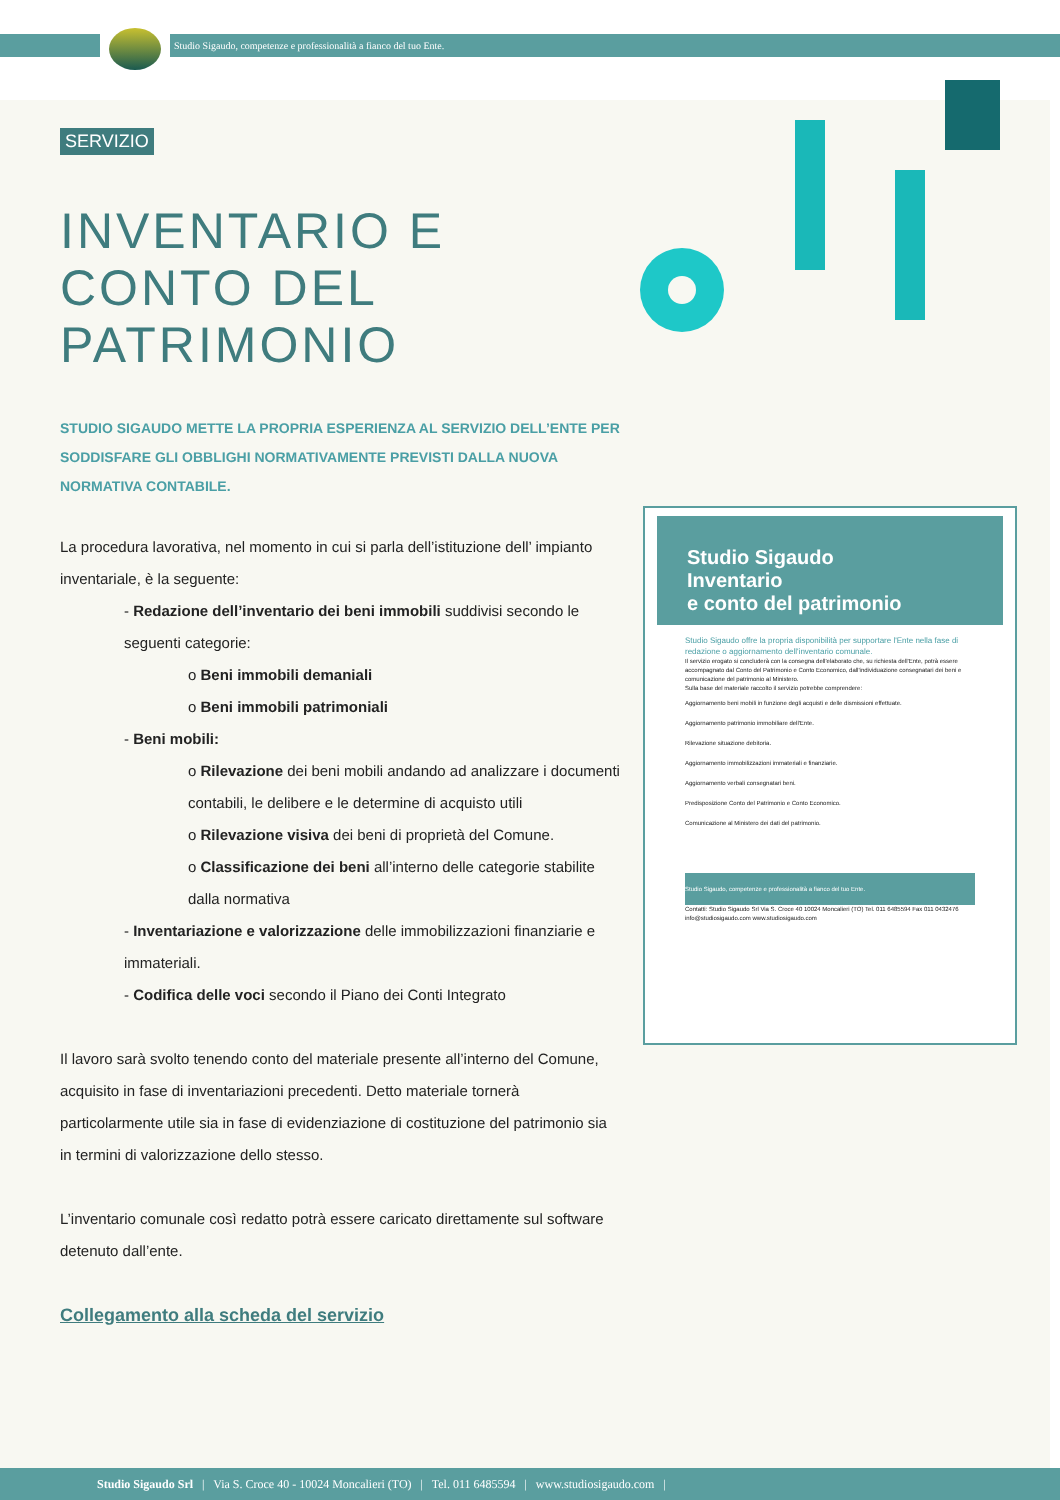Studio Sigaudo, competenze e professionalità a fianco del tuo Ente.
SERVIZIO
INVENTARIO E CONTO DEL PATRIMONIO
STUDIO SIGAUDO METTE LA PROPRIA ESPERIENZA AL SERVIZIO DELL’ENTE PER SODDISFARE GLI OBBLIGHI NORMATIVAMENTE PREVISTI DALLA NUOVA NORMATIVA CONTABILE.
La procedura lavorativa, nel momento in cui si parla dell’istituzione dell’ impianto inventariale, è la seguente:
- Redazione dell’inventario dei beni immobili suddivisi secondo le seguenti categorie:
o Beni immobili demaniali
o Beni immobili patrimoniali
- Beni mobili:
o Rilevazione dei beni mobili andando ad analizzare i documenti contabili, le delibere e le determine di acquisto utili
o Rilevazione visiva dei beni di proprietà del Comune.
o Classificazione dei beni all’interno delle categorie stabilite dalla normativa
- Inventariazione e valorizzazione delle immobilizzazioni finanziarie e immateriali.
- Codifica delle voci secondo il Piano dei Conti Integrato
Il lavoro sarà svolto tenendo conto del materiale presente all’interno del Comune, acquisito in fase di inventariazioni precedenti. Detto materiale tornerà particolarmente utile sia in fase di evidenziazione di costituzione del patrimonio sia in termini di valorizzazione dello stesso.
L’inventario comunale così redatto potrà essere caricato direttamente sul software detenuto dall’ente.
Collegamento alla scheda del servizio
Studio Sigaudo
Inventario
e conto del patrimonio
Studio Sigaudo offre la propria disponibilità per supportare l'Ente nella fase di redazione o aggiornamento dell'inventario comunale.
Il servizio erogato si concluderà con la consegna dell'elaborato che, su richiesta dell'Ente, potrà essere accompagnato dal Conto del Patrimonio e Conto Economico, dall'individuazione consegnatari dei beni e comunicazione del patrimonio al Ministero.
Sulla base del materiale raccolto il servizio potrebbe comprendere:
Aggiornamento beni mobili in funzione degli acquisti e delle dismissioni effettuate.
Aggiornamento patrimonio immobiliare dell'Ente.
Rilevazione situazione debitoria.
Aggiornamento immobilizzazioni immateriali e finanziarie.
Aggiornamento verbali consegnatari beni.
Predisposizione Conto del Patrimonio e Conto Economico.
Comunicazione al Ministero dei dati del patrimonio.
Studio Sigaudo, competenze e professionalità a fianco del tuo Ente.
Contatti: Studio Sigaudo Srl Via S. Croce 40 10024 Moncalieri (TO) Tel. 011 6485594 Fax 011 0432476 info@studiosigaudo.com www.studiosigaudo.com
Studio Sigaudo Srl | Via S. Croce 40 - 10024 Moncalieri (TO) | Tel. 011 6485594 | www.studiosigaudo.com |